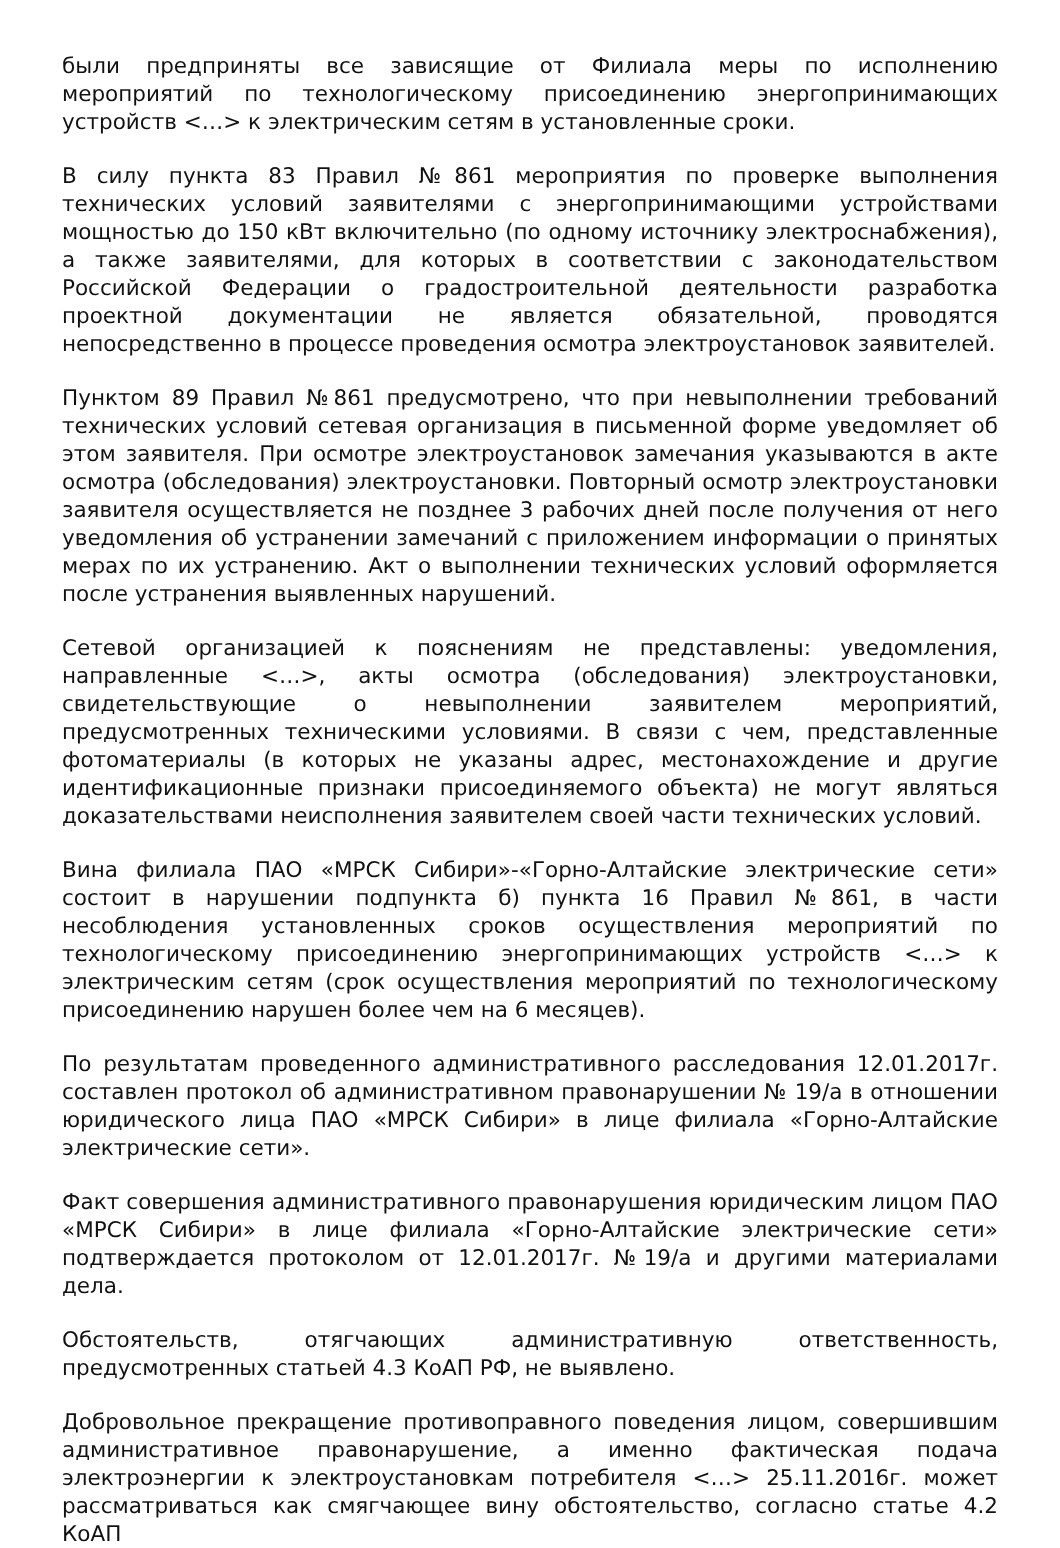были предприняты все зависящие от Филиала меры по исполнению мероприятий по технологическому присоединению энергопринимающих устройств <…> к электрическим сетям в установленные сроки.
В силу пункта 83 Правил №861 мероприятия по проверке выполнения технических условий заявителями с энергопринимающими устройствами мощностью до 150 кВт включительно (по одному источнику электроснабжения), а также заявителями, для которых в соответствии с законодательством Российской Федерации о градостроительной деятельности разработка проектной документации не является обязательной, проводятся непосредственно в процессе проведения осмотра электроустановок заявителей.
Пунктом 89 Правил №861 предусмотрено, что при невыполнении требований технических условий сетевая организация в письменной форме уведомляет об этом заявителя. При осмотре электроустановок замечания указываются в акте осмотра (обследования) электроустановки. Повторный осмотр электроустановки заявителя осуществляется не позднее 3 рабочих дней после получения от него уведомления об устранении замечаний с приложением информации о принятых мерах по их устранению. Акт о выполнении технических условий оформляется после устранения выявленных нарушений.
Сетевой организацией к пояснениям не представлены: уведомления, направленные <…>, акты осмотра (обследования) электроустановки, свидетельствующие о невыполнении заявителем мероприятий, предусмотренных техническими условиями. В связи с чем, представленные фотоматериалы (в которых не указаны адрес, местонахождение и другие идентификационные признаки присоединяемого объекта) не могут являться доказательствами неисполнения заявителем своей части технических условий.
Вина филиала ПАО «МРСК Сибири»-«Горно-Алтайские электрические сети» состоит в нарушении подпункта б) пункта 16 Правил №861, в части несоблюдения установленных сроков осуществления мероприятий по технологическому присоединению энергопринимающих устройств <…> к электрическим сетям (срок осуществления мероприятий по технологическому присоединению нарушен более чем на 6 месяцев).
По результатам проведенного административного расследования 12.01.2017г. составлен протокол об административном правонарушении № 19/а в отношении юридического лица ПАО «МРСК Сибири» в лице филиала «Горно-Алтайские электрические сети».
Факт совершения административного правонарушения юридическим лицом ПАО «МРСК Сибири» в лице филиала «Горно-Алтайские электрические сети» подтверждается протоколом от 12.01.2017г. №19/а и другими материалами дела.
Обстоятельств, отягчающих административную ответственность, предусмотренных статьей 4.3 КоАП РФ, не выявлено.
Добровольное прекращение противоправного поведения лицом, совершившим административное правонарушение, а именно фактическая подача электроэнергии к электроустановкам потребителя <…> 25.11.2016г. может рассматриваться как смягчающее вину обстоятельство, согласно статье 4.2 КоАП